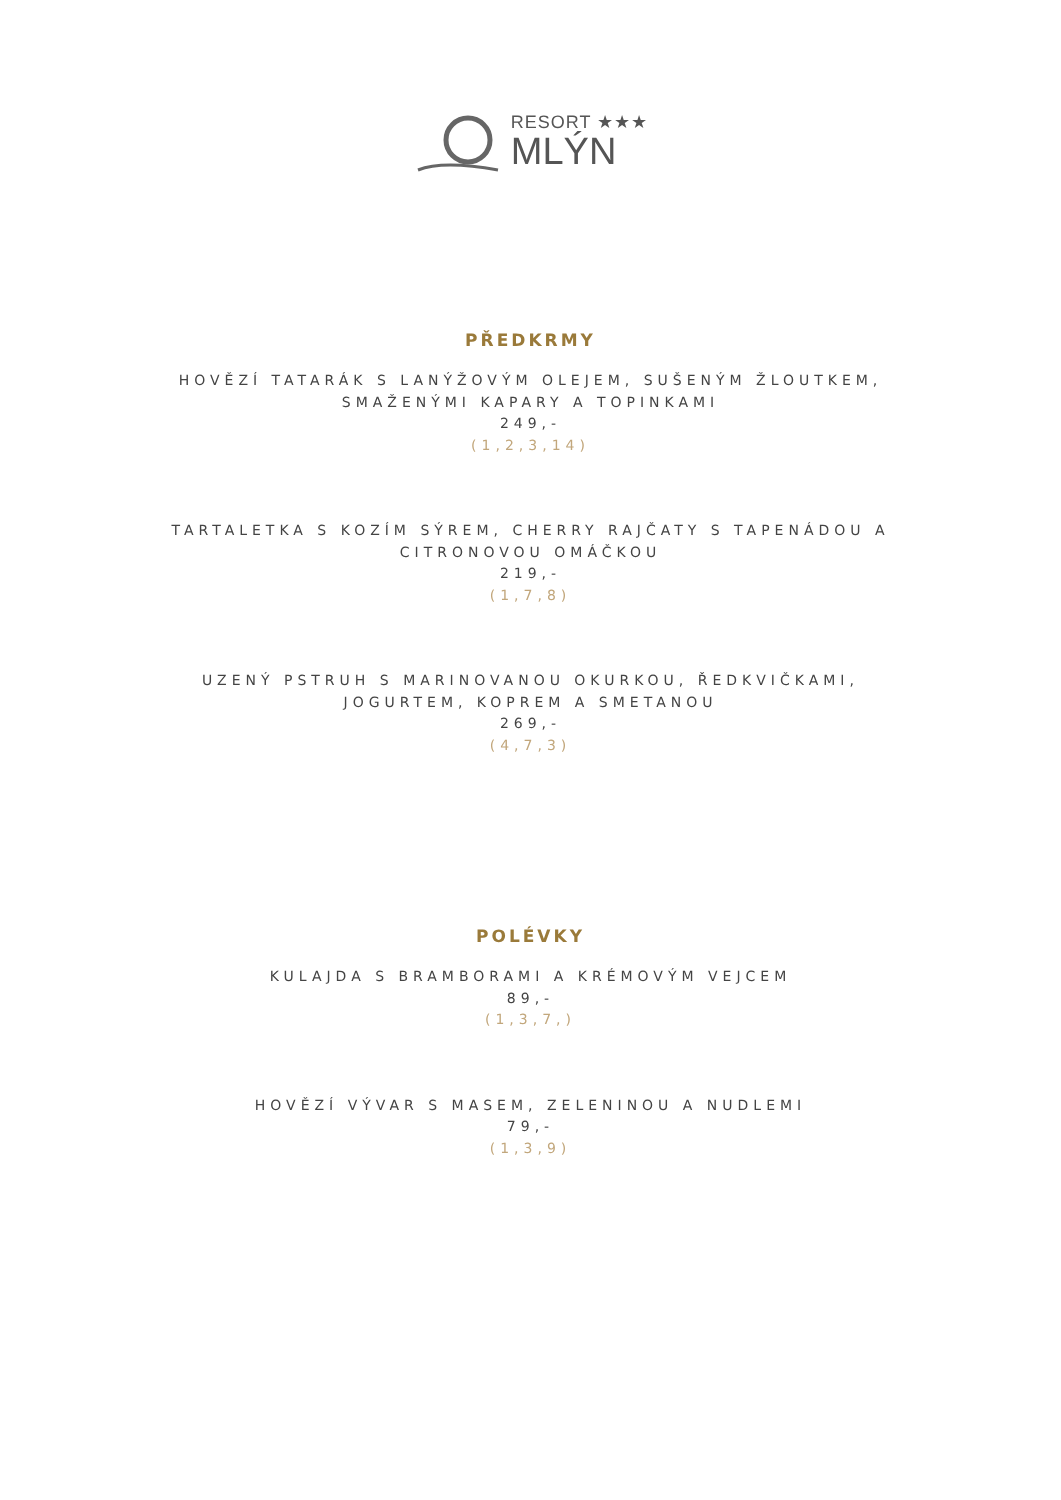RESORT ★★★
MLÝN
PŘEDKRMY
HOVĚZÍ TATARÁK S LANÝŽOVÝM OLEJEM, SUŠENÝM ŽLOUTKEM,
SMAŽENÝMI KAPARY A TOPINKAMI
249,-
(1,2,3,14)
TARTALETKA S KOZÍM SÝREM, CHERRY RAJČATY S TAPENÁDOU A
CITRONOVOU OMÁČKOU
219,-
(1,7,8)
UZENÝ PSTRUH S MARINOVANOU OKURKOU, ŘEDKVIČKAMI,
JOGURTEM, KOPREM A SMETANOU
269,-
(4,7,3)
POLÉVKY
KULAJDA S BRAMBORAMI A KRÉMOVÝM VEJCEM
89,-
(1,3,7,)
HOVĚZÍ VÝVAR S MASEM, ZELENINOU A NUDLEMI
79,-
(1,3,9)